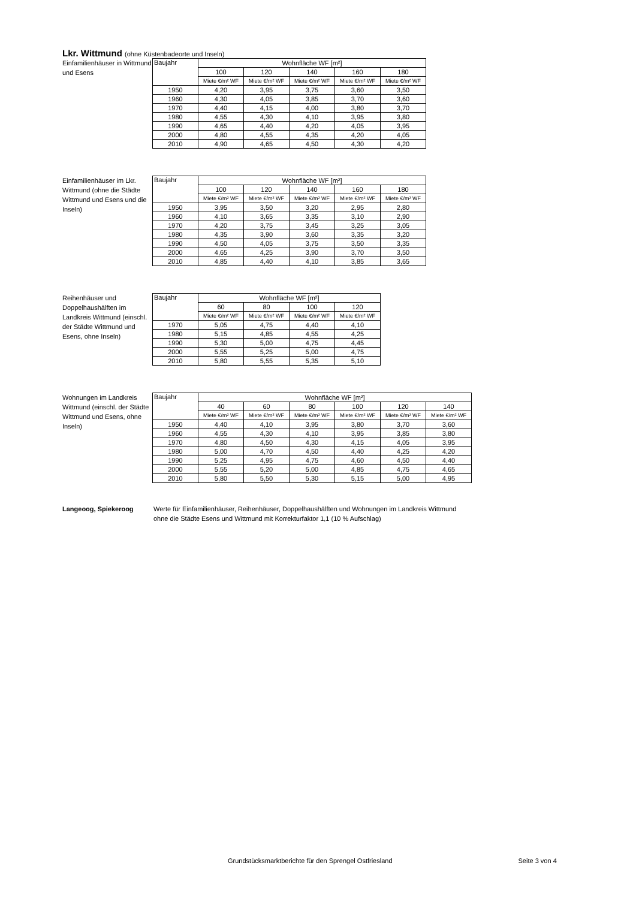Lkr. Wittmund (ohne Küstenbadeorte und Inseln)
Einfamilienhäuser in Wittmund und Esens
| Baujahr | Wohnfläche WF [m²] | | | | |
| --- | --- | --- | --- | --- | --- |
| | 100 | 120 | 140 | 160 | 180 |
| | Miete €/m² WF | Miete €/m² WF | Miete €/m² WF | Miete €/m² WF | Miete €/m² WF |
| 1950 | 4,20 | 3,95 | 3,75 | 3,60 | 3,50 |
| 1960 | 4,30 | 4,05 | 3,85 | 3,70 | 3,60 |
| 1970 | 4,40 | 4,15 | 4,00 | 3,80 | 3,70 |
| 1980 | 4,55 | 4,30 | 4,10 | 3,95 | 3,80 |
| 1990 | 4,65 | 4,40 | 4,20 | 4,05 | 3,95 |
| 2000 | 4,80 | 4,55 | 4,35 | 4,20 | 4,05 |
| 2010 | 4,90 | 4,65 | 4,50 | 4,30 | 4,20 |
Einfamilienhäuser im Lkr. Wittmund (ohne die Städte Wittmund und Esens und die Inseln)
| Baujahr | Wohnfläche WF [m²] | | | | |
| --- | --- | --- | --- | --- | --- |
| | 100 | 120 | 140 | 160 | 180 |
| | Miete €/m² WF | Miete €/m² WF | Miete €/m² WF | Miete €/m² WF | Miete €/m² WF |
| 1950 | 3,95 | 3,50 | 3,20 | 2,95 | 2,80 |
| 1960 | 4,10 | 3,65 | 3,35 | 3,10 | 2,90 |
| 1970 | 4,20 | 3,75 | 3,45 | 3,25 | 3,05 |
| 1980 | 4,35 | 3,90 | 3,60 | 3,35 | 3,20 |
| 1990 | 4,50 | 4,05 | 3,75 | 3,50 | 3,35 |
| 2000 | 4,65 | 4,25 | 3,90 | 3,70 | 3,50 |
| 2010 | 4,85 | 4,40 | 4,10 | 3,85 | 3,65 |
Reihenhäuser und Doppelhaushälften im Landkreis Wittmund (einschl. der Städte Wittmund und Esens, ohne Inseln)
| Baujahr | Wohnfläche WF [m²] | | | |
| --- | --- | --- | --- | --- |
| | 60 | 80 | 100 | 120 |
| | Miete €/m² WF | Miete €/m² WF | Miete €/m² WF | Miete €/m² WF |
| 1970 | 5,05 | 4,75 | 4,40 | 4,10 |
| 1980 | 5,15 | 4,85 | 4,55 | 4,25 |
| 1990 | 5,30 | 5,00 | 4,75 | 4,45 |
| 2000 | 5,55 | 5,25 | 5,00 | 4,75 |
| 2010 | 5,80 | 5,55 | 5,35 | 5,10 |
Wohnungen im Landkreis Wittmund (einschl. der Städte Wittmund und Esens, ohne Inseln)
| Baujahr | Wohnfläche WF [m²] | | | | | |
| --- | --- | --- | --- | --- | --- | --- |
| | 40 | 60 | 80 | 100 | 120 | 140 |
| | Miete €/m² WF | Miete €/m² WF | Miete €/m² WF | Miete €/m² WF | Miete €/m² WF | Miete €/m² WF |
| 1950 | 4,40 | 4,10 | 3,95 | 3,80 | 3,70 | 3,60 |
| 1960 | 4,55 | 4,30 | 4,10 | 3,95 | 3,85 | 3,80 |
| 1970 | 4,80 | 4,50 | 4,30 | 4,15 | 4,05 | 3,95 |
| 1980 | 5,00 | 4,70 | 4,50 | 4,40 | 4,25 | 4,20 |
| 1990 | 5,25 | 4,95 | 4,75 | 4,60 | 4,50 | 4,40 |
| 2000 | 5,55 | 5,20 | 5,00 | 4,85 | 4,75 | 4,65 |
| 2010 | 5,80 | 5,50 | 5,30 | 5,15 | 5,00 | 4,95 |
Langeoog, Spiekeroog Werte für Einfamilienhäuser, Reihenhäuser, Doppelhaushälften und Wohnungen im Landkreis Wittmund ohne die Städte Esens und Wittmund mit Korrekturfaktor 1,1 (10 % Aufschlag)
Grundstücksmarktberichte für den Sprengel Ostfriesland Seite 3 von 4